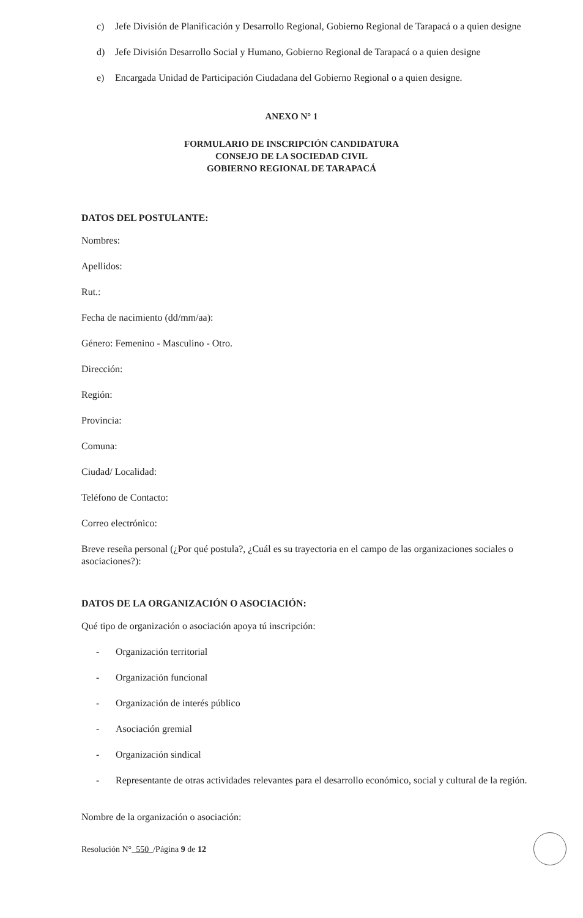c) Jefe División de Planificación y Desarrollo Regional, Gobierno Regional de Tarapacá o a quien designe
d) Jefe División Desarrollo Social y Humano, Gobierno Regional de Tarapacá o a quien designe
e) Encargada Unidad de Participación Ciudadana del Gobierno Regional o a quien designe.
ANEXO N° 1
FORMULARIO DE INSCRIPCIÓN CANDIDATURA
CONSEJO DE LA SOCIEDAD CIVIL
GOBIERNO REGIONAL DE TARAPACÁ
DATOS DEL POSTULANTE:
Nombres:
Apellidos:
Rut.:
Fecha de nacimiento (dd/mm/aa):
Género: Femenino - Masculino - Otro.
Dirección:
Región:
Provincia:
Comuna:
Ciudad/ Localidad:
Teléfono de Contacto:
Correo electrónico:
Breve reseña personal (¿Por qué postula?, ¿Cuál es su trayectoria en el campo de las organizaciones sociales o asociaciones?):
DATOS DE LA ORGANIZACIÓN O ASOCIACIÓN:
Qué tipo de organización o asociación apoya tú inscripción:
- Organización territorial
- Organización funcional
- Organización de interés público
- Asociación gremial
- Organización sindical
- Representante de otras actividades relevantes para el desarrollo económico, social y cultural de la región.
Nombre de la organización o asociación:
Resolución N° 550 /Página 9 de 12